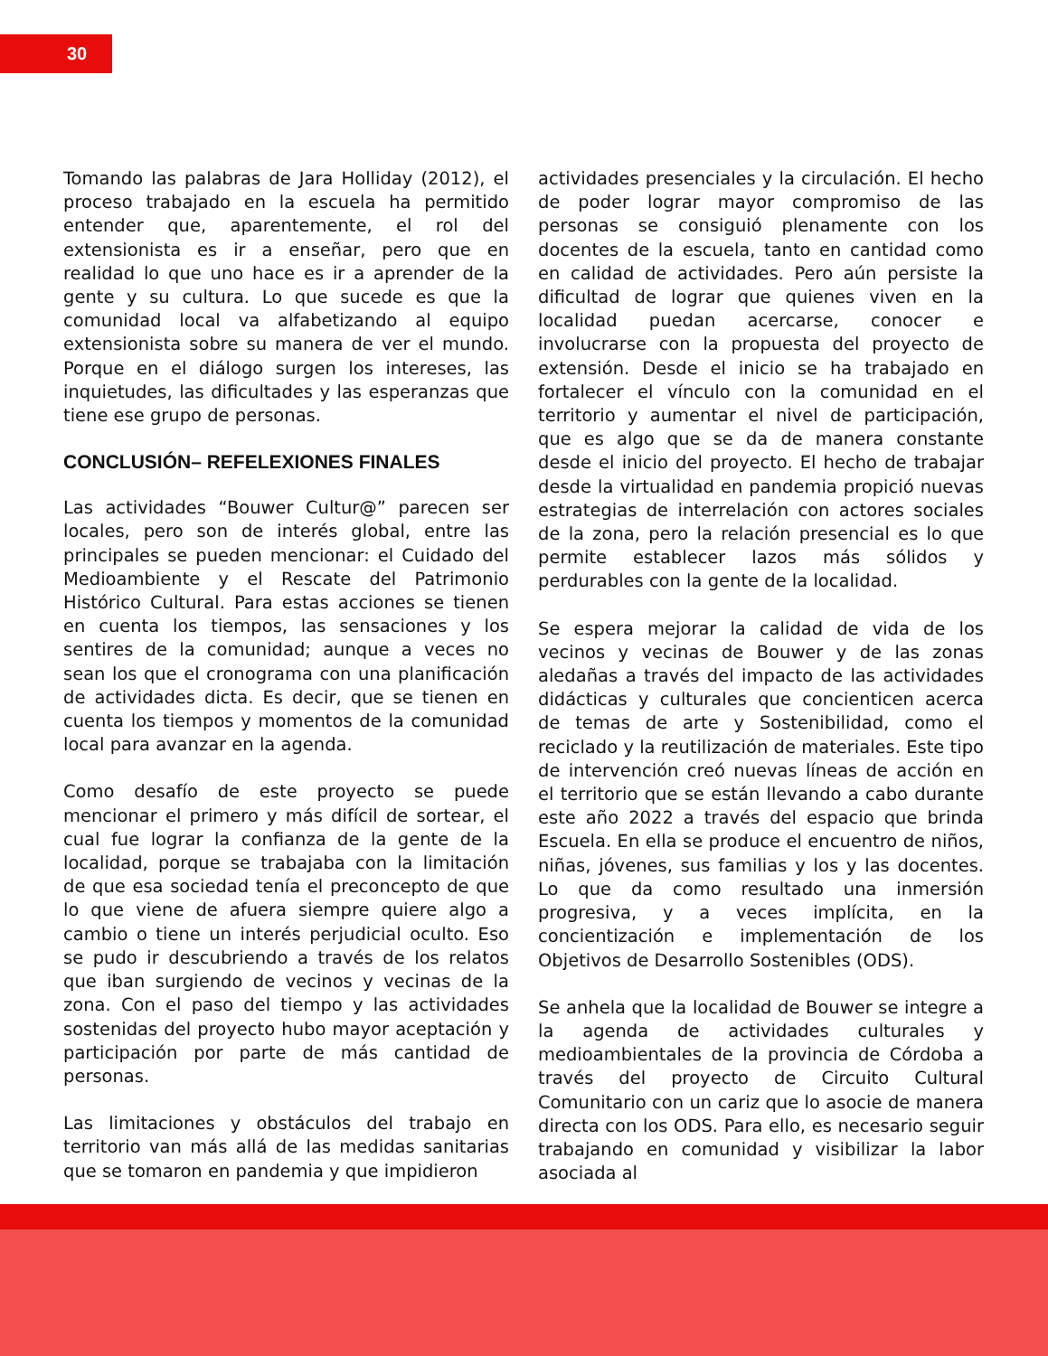30
Tomando las palabras de Jara Holliday (2012), el proceso trabajado en la escuela ha permitido entender que, aparentemente, el rol del extensionista es ir a enseñar, pero que en realidad lo que uno hace es ir a aprender de la gente y su cultura. Lo que sucede es que la comunidad local va alfabetizando al equipo extensionista sobre su manera de ver el mundo. Porque en el diálogo surgen los intereses, las inquietudes, las dificultades y las esperanzas que tiene ese grupo de personas.
CONCLUSIÓN– REFELEXIONES FINALES
Las actividades “Bouwer Cultur@” parecen ser locales, pero son de interés global, entre las principales se pueden mencionar: el Cuidado del Medioambiente y el Rescate del Patrimonio Histórico Cultural. Para estas acciones se tienen en cuenta los tiempos, las sensaciones y los sentires de la comunidad; aunque a veces no sean los que el cronograma con una planificación de actividades dicta. Es decir, que se tienen en cuenta los tiempos y momentos de la comunidad local para avanzar en la agenda.
Como desafío de este proyecto se puede mencionar el primero y más difícil de sortear, el cual fue lograr la confianza de la gente de la localidad, porque se trabajaba con la limitación de que esa sociedad tenía el preconcepto de que lo que viene de afuera siempre quiere algo a cambio o tiene un interés perjudicial oculto. Eso se pudo ir descubriendo a través de los relatos que iban surgiendo de vecinos y vecinas de la zona. Con el paso del tiempo y las actividades sostenidas del proyecto hubo mayor aceptación y participación por parte de más cantidad de personas.
Las limitaciones y obstáculos del trabajo en territorio van más allá de las medidas sanitarias que se tomaron en pandemia y que impidieron
actividades presenciales y la circulación. El hecho de poder lograr mayor compromiso de las personas se consiguió plenamente con los docentes de la escuela, tanto en cantidad como en calidad de actividades. Pero aún persiste la dificultad de lograr que quienes viven en la localidad puedan acercarse, conocer e involucrarse con la propuesta del proyecto de extensión. Desde el inicio se ha trabajado en fortalecer el vínculo con la comunidad en el territorio y aumentar el nivel de participación, que es algo que se da de manera constante desde el inicio del proyecto. El hecho de trabajar desde la virtualidad en pandemia propició nuevas estrategias de interrelación con actores sociales de la zona, pero la relación presencial es lo que permite establecer lazos más sólidos y perdurables con la gente de la localidad.
Se espera mejorar la calidad de vida de los vecinos y vecinas de Bouwer y de las zonas aledañas a través del impacto de las actividades didácticas y culturales que concienticen acerca de temas de arte y Sostenibilidad, como el reciclado y la reutilización de materiales. Este tipo de intervención creó nuevas líneas de acción en el territorio que se están llevando a cabo durante este año 2022 a través del espacio que brinda Escuela. En ella se produce el encuentro de niños, niñas, jóvenes, sus familias y los y las docentes. Lo que da como resultado una inmersión progresiva, y a veces implícita, en la concientización e implementación de los Objetivos de Desarrollo Sostenibles (ODS).
Se anhela que la localidad de Bouwer se integre a la agenda de actividades culturales y medioambientales de la provincia de Córdoba a través del proyecto de Circuito Cultural Comunitario con un cariz que lo asocie de manera directa con los ODS. Para ello, es necesario seguir trabajando en comunidad y visibilizar la labor asociada al